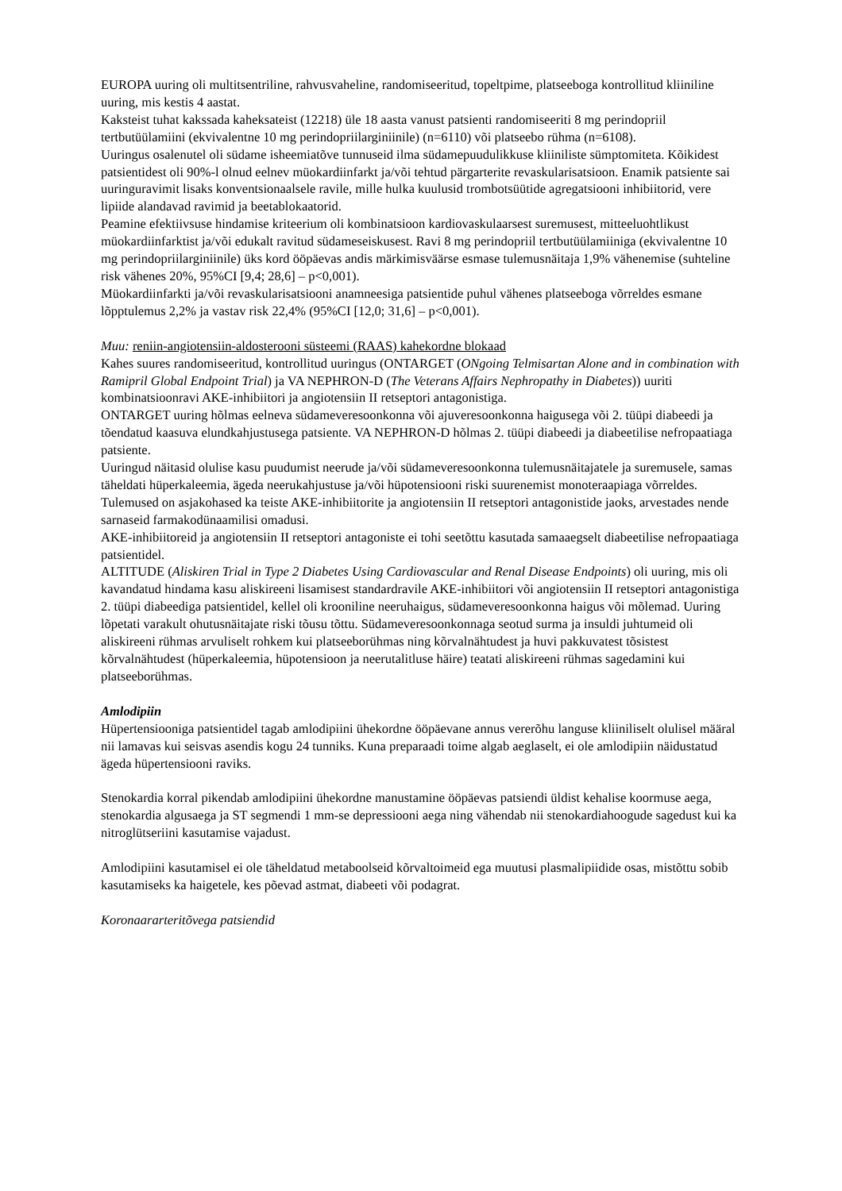EUROPA uuring oli multitsentriline, rahvusvaheline, randomiseeritud, topeltpime, platseeboga kontrollitud kliiniline uuring, mis kestis 4 aastat.
Kaksteist tuhat kakssada kaheksateist (12218) üle 18 aasta vanust patsienti randomiseeriti 8 mg perindopriil tertbutüülamiini (ekvivalentne 10 mg perindopriilarginiinile) (n=6110) või platseebo rühma (n=6108).
Uuringus osalenutel oli südame isheemiatõve tunnuseid ilma südamepuudulikkuse kliiniliste sümptomiteta. Kõikidest patsientidest oli 90%-l olnud eelnev müokardiinfarkt ja/või tehtud pärgarterite revaskularisatsioon. Enamik patsiente sai uuringuravimit lisaks konventsionaalsele ravile, mille hulka kuulusid trombotsüütide agregatsiooni inhibiitorid, vere lipiide alandavad ravimid ja beetablokaatorid.
Peamine efektiivsuse hindamise kriteerium oli kombinatsioon kardiovaskulaarsest suremusest, mitteeluohtlikust müokardiinfarktist ja/või edukalt ravitud südameseiskusest. Ravi 8 mg perindopriil tertbutüülamiiniga (ekvivalentne 10 mg perindopriilarginiinile) üks kord ööpäevas andis märkimisväärse esmase tulemusnäitaja 1,9% vähenemise (suhteline risk vähenes 20%, 95%CI [9,4; 28,6] – p<0,001).
Müokardiinfarkti ja/või revaskularisatsiooni anamneesiga patsientide puhul vähenes platseeboga võrreldes esmane lõpptulemus 2,2% ja vastav risk 22,4% (95%CI [12,0; 31,6] – p<0,001).
Muu: reniin-angiotensiin-aldosterooni süsteemi (RAAS) kahekordne blokaad
Kahes suures randomiseeritud, kontrollitud uuringus (ONTARGET (ONgoing Telmisartan Alone and in combination with Ramipril Global Endpoint Trial) ja VA NEPHRON-D (The Veterans Affairs Nephropathy in Diabetes)) uuriti kombinatsioonravi AKE-inhibiitori ja angiotensiin II retseptori antagonistiga.
ONTARGET uuring hõlmas eelneva südameveresoonkonna või ajuveresoonkonna haigusega või 2. tüüpi diabeedi ja tõendatud kaasuva elundkahjustusega patsiente. VA NEPHRON-D hõlmas 2. tüüpi diabeedi ja diabeetilise nefropaatiaga patsiente.
Uuringud näitasid olulise kasu puudumist neerude ja/või südameveresoonkonna tulemusnäitajatele ja suremusele, samas täheldati hüperkaleemia, ägeda neerukahjustuse ja/või hüpotensiooni riski suurenemist monoteraapiaga võrreldes. Tulemused on asjakohased ka teiste AKE-inhibiitorite ja angiotensiin II retseptori antagonistide jaoks, arvestades nende sarnaseid farmakodünaamilisi omadusi.
AKE-inhibiitoreid ja angiotensiin II retseptori antagoniste ei tohi seetõttu kasutada samaaegselt diabeetilise nefropaatiaga patsientidel.
ALTITUDE (Aliskiren Trial in Type 2 Diabetes Using Cardiovascular and Renal Disease Endpoints) oli uuring, mis oli kavandatud hindama kasu aliskireeni lisamisest standardravile AKE-inhibiitori või angiotensiin II retseptori antagonistiga 2. tüüpi diabeediga patsientidel, kellel oli krooniline neeruhaigus, südameveresoonkonna haigus või mõlemad. Uuring lõpetati varakult ohutusnäitajate riski tõusu tõttu. Südameveresoonkonnaga seotud surma ja insuldi juhtumeid oli aliskireeni rühmas arvuliselt rohkem kui platseeborühmas ning kõrvalnähtudest ja huvi pakkuvatest tõsistest kõrvalnähtudest (hüperkaleemia, hüpotensioon ja neerutalitluse häire) teatati aliskireeni rühmas sagedamini kui platseeborühmas.
Amlodipiin
Hüpertensiooniga patsientidel tagab amlodipiini ühekordne ööpäevane annus vererõhu languse kliiniliselt olulisel määral nii lamavas kui seisvas asendis kogu 24 tunniks. Kuna preparaadi toime algab aeglaselt, ei ole amlodipiin näidustatud ägeda hüpertensiooni raviks.
Stenokardia korral pikendab amlodipiini ühekordne manustamine ööpäevas patsiendi üldist kehalise koormuse aega, stenokardia algusaega ja ST segmendi 1 mm-se depressiooni aega ning vähendab nii stenokardiahoogude sagedust kui ka nitroglütseriini kasutamise vajadust.
Amlodipiini kasutamisel ei ole täheldatud metaboolseid kõrvaltoimeid ega muutusi plasmalipiidide osas, mistõttu sobib kasutamiseks ka haigetele, kes põevad astmat, diabeeti või podagrat.
Koronaararteritõvega patsiendid